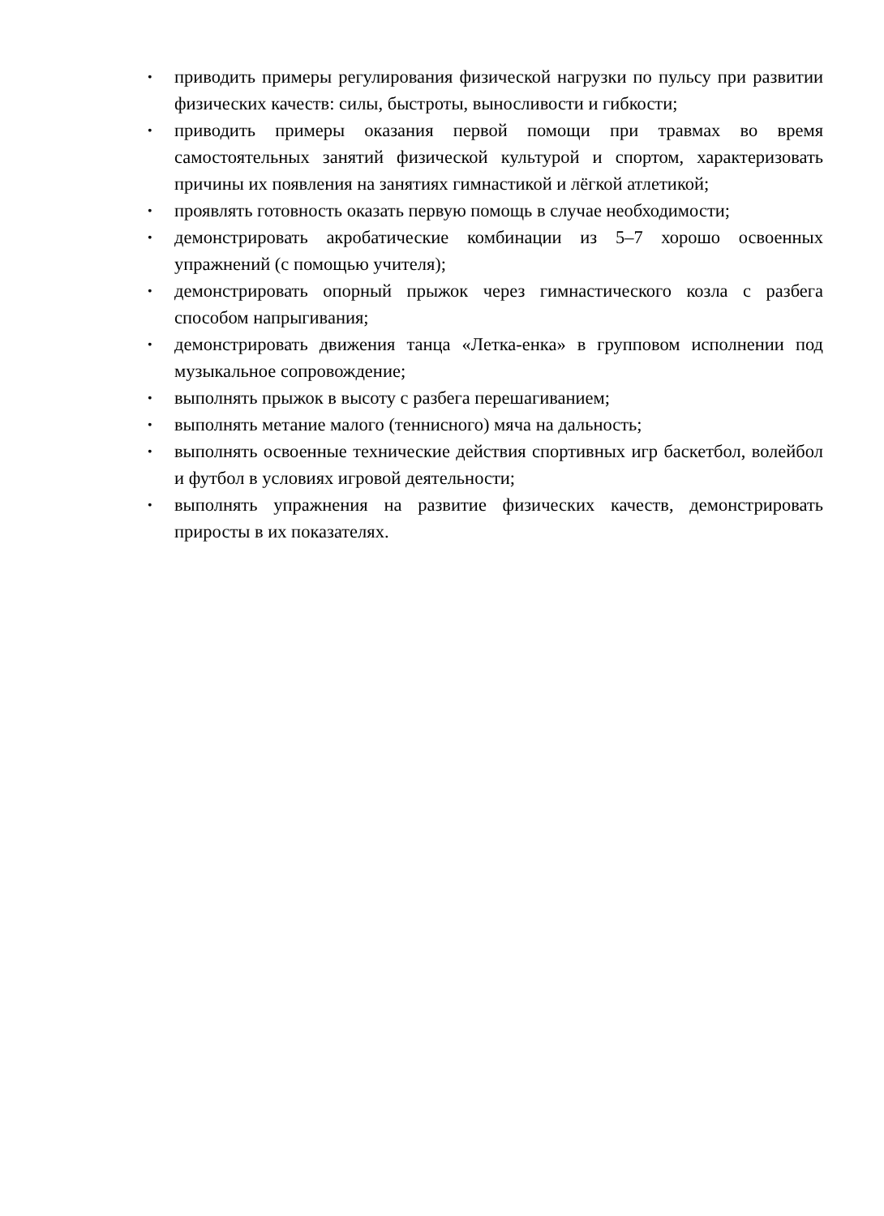• приводить примеры регулирования физической нагрузки по пульсу при развитии физических качеств: силы, быстроты, выносливости и гибкости;
• приводить примеры оказания первой помощи при травмах во время самостоятельных занятий физической культурой и спортом, характеризовать причины их появления на занятиях гимнастикой и лёгкой атлетикой;
• проявлять готовность оказать первую помощь в случае необходимости;
• демонстрировать акробатические комбинации из 5–7 хорошо освоенных упражнений (с помощью учителя);
• демонстрировать опорный прыжок через гимнастического козла с разбега способом напрыгивания;
• демонстрировать движения танца «Летка-енка» в групповом исполнении под музыкальное сопровождение;
• выполнять прыжок в высоту с разбега перешагиванием;
• выполнять метание малого (теннисного) мяча на дальность;
• выполнять освоенные технические действия спортивных игр баскетбол, волейбол и футбол в условиях игровой деятельности;
• выполнять упражнения на развитие физических качеств, демонстрировать приросты в их показателях.